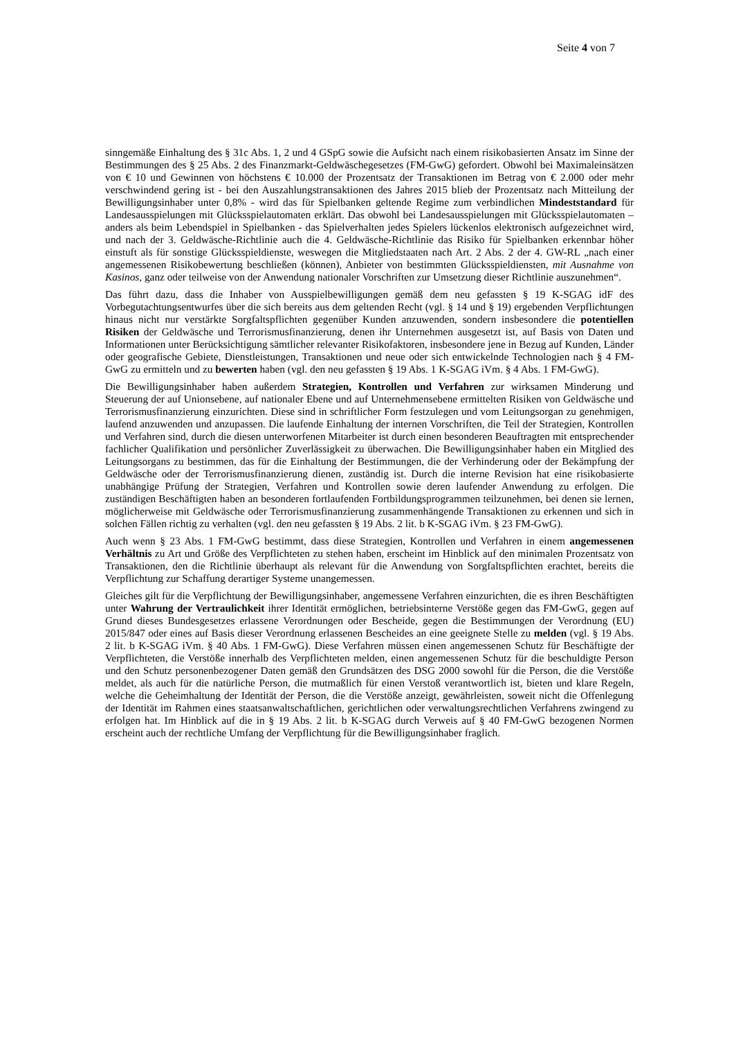Seite 4 von 7
sinngemäße Einhaltung des § 31c Abs. 1, 2 und 4 GSpG sowie die Aufsicht nach einem risikobasierten Ansatz im Sinne der Bestimmungen des § 25 Abs. 2 des Finanzmarkt-Geldwäschegesetzes (FM-GwG) gefordert. Obwohl bei Maximaleinsätzen von € 10 und Gewinnen von höchstens € 10.000 der Prozentsatz der Transaktionen im Betrag von € 2.000 oder mehr verschwindend gering ist - bei den Auszahlungstransaktionen des Jahres 2015 blieb der Prozentsatz nach Mitteilung der Bewilligungsinhaber unter 0,8% - wird das für Spielbanken geltende Regime zum verbindlichen Mindeststandard für Landesausspielungen mit Glücksspielautomaten erklärt. Das obwohl bei Landesausspielungen mit Glücksspielautomaten – anders als beim Lebendspiel in Spielbanken - das Spielverhalten jedes Spielers lückenlos elektronisch aufgezeichnet wird, und nach der 3. Geldwäsche-Richtlinie auch die 4. Geldwäsche-Richtlinie das Risiko für Spielbanken erkennbar höher einstuft als für sonstige Glücksspieldienste, weswegen die Mitgliedstaaten nach Art. 2 Abs. 2 der 4. GW-RL „nach einer angemessenen Risikobewertung beschließen (können), Anbieter von bestimmten Glücksspieldiensten, mit Ausnahme von Kasinos, ganz oder teilweise von der Anwendung nationaler Vorschriften zur Umsetzung dieser Richtlinie auszunehmen“.
Das führt dazu, dass die Inhaber von Ausspielbewilligungen gemäß dem neu gefassten § 19 K-SGAG idF des Vorbegutachtungsentwurfes über die sich bereits aus dem geltenden Recht (vgl. § 14 und § 19) ergebenden Verpflichtungen hinaus nicht nur verstärkte Sorgfaltspflichten gegenüber Kunden anzuwenden, sondern insbesondere die potentiellen Risiken der Geldwäsche und Terrorismusfinanzierung, denen ihr Unternehmen ausgesetzt ist, auf Basis von Daten und Informationen unter Berücksichtigung sämtlicher relevanter Risikofaktoren, insbesondere jene in Bezug auf Kunden, Länder oder geografische Gebiete, Dienstleistungen, Transaktionen und neue oder sich entwickelnde Technologien nach § 4 FM-GwG zu ermitteln und zu bewerten haben (vgl. den neu gefassten § 19 Abs. 1 K-SGAG iVm. § 4 Abs. 1 FM-GwG).
Die Bewilligungsinhaber haben außerdem Strategien, Kontrollen und Verfahren zur wirksamen Minderung und Steuerung der auf Unionsebene, auf nationaler Ebene und auf Unternehmensebene ermittelten Risiken von Geldwäsche und Terrorismusfinanzierung einzurichten. Diese sind in schriftlicher Form festzulegen und vom Leitungsorgan zu genehmigen, laufend anzuwenden und anzupassen. Die laufende Einhaltung der internen Vorschriften, die Teil der Strategien, Kontrollen und Verfahren sind, durch die diesen unterworfenen Mitarbeiter ist durch einen besonderen Beauftragten mit entsprechender fachlicher Qualifikation und persönlicher Zuverlässigkeit zu überwachen. Die Bewilligungsinhaber haben ein Mitglied des Leitungsorgans zu bestimmen, das für die Einhaltung der Bestimmungen, die der Verhinderung oder der Bekämpfung der Geldwäsche oder der Terrorismusfinanzierung dienen, zuständig ist. Durch die interne Revision hat eine risikobasierte unabhängige Prüfung der Strategien, Verfahren und Kontrollen sowie deren laufender Anwendung zu erfolgen. Die zuständigen Beschäftigten haben an besonderen fortlaufenden Fortbildungsprogrammen teilzunehmen, bei denen sie lernen, möglicherweise mit Geldwäsche oder Terrorismusfinanzierung zusammenhängende Transaktionen zu erkennen und sich in solchen Fällen richtig zu verhalten (vgl. den neu gefassten § 19 Abs. 2 lit. b K-SGAG iVm. § 23 FM-GwG).
Auch wenn § 23 Abs. 1 FM-GwG bestimmt, dass diese Strategien, Kontrollen und Verfahren in einem angemessenen Verhältnis zu Art und Größe des Verpflichteten zu stehen haben, erscheint im Hinblick auf den minimalen Prozentsatz von Transaktionen, den die Richtlinie überhaupt als relevant für die Anwendung von Sorgfaltspflichten erachtet, bereits die Verpflichtung zur Schaffung derartiger Systeme unangemessen.
Gleiches gilt für die Verpflichtung der Bewilligungsinhaber, angemessene Verfahren einzurichten, die es ihren Beschäftigten unter Wahrung der Vertraulichkeit ihrer Identität ermöglichen, betriebsinterne Verstöße gegen das FM-GwG, gegen auf Grund dieses Bundesgesetzes erlassene Verordnungen oder Bescheide, gegen die Bestimmungen der Verordnung (EU) 2015/847 oder eines auf Basis dieser Verordnung erlassenen Bescheides an eine geeignete Stelle zu melden (vgl. § 19 Abs. 2 lit. b K-SGAG iVm. § 40 Abs. 1 FM-GwG). Diese Verfahren müssen einen angemessenen Schutz für Beschäftigte der Verpflichteten, die Verstöße innerhalb des Verpflichteten melden, einen angemessenen Schutz für die beschuldigte Person und den Schutz personenbezogener Daten gemäß den Grundsätzen des DSG 2000 sowohl für die Person, die die Verstöße meldet, als auch für die natürliche Person, die mutmaßlich für einen Verstoß verantwortlich ist, bieten und klare Regeln, welche die Geheimhaltung der Identität der Person, die die Verstöße anzeigt, gewährleisten, soweit nicht die Offenlegung der Identität im Rahmen eines staatsanwaltschaftlichen, gerichtlichen oder verwaltungsrechtlichen Verfahrens zwingend zu erfolgen hat. Im Hinblick auf die in § 19 Abs. 2 lit. b K-SGAG durch Verweis auf § 40 FM-GwG bezogenen Normen erscheint auch der rechtliche Umfang der Verpflichtung für die Bewilligungsinhaber fraglich.